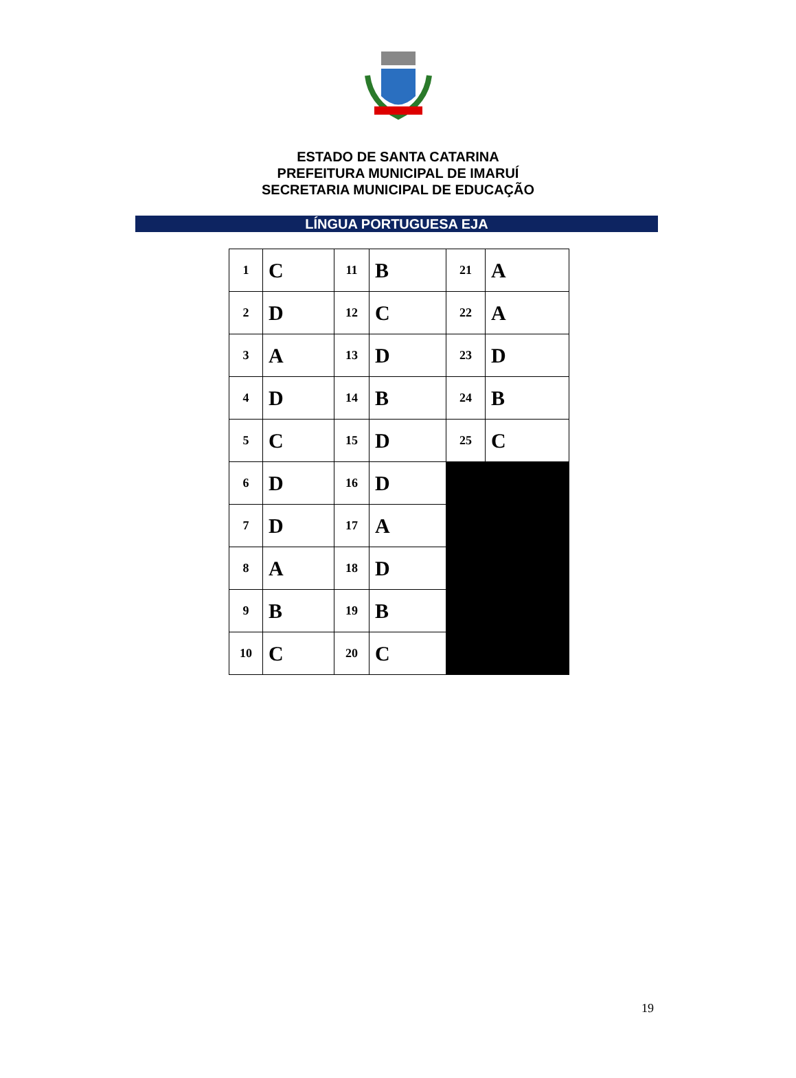ESTADO DE SANTA CATARINA
PREFEITURA MUNICIPAL DE IMARUÍ
SECRETARIA MUNICIPAL DE EDUCAÇÃO
LÍNGUA PORTUGUESA EJA
| 1 | C | 11 | B | 21 | A |
| 2 | D | 12 | C | 22 | A |
| 3 | A | 13 | D | 23 | D |
| 4 | D | 14 | B | 24 | B |
| 5 | C | 15 | D | 25 | C |
| 6 | D | 16 | D | | |
| 7 | D | 17 | A | | |
| 8 | A | 18 | D | | |
| 9 | B | 19 | B | | |
| 10 | C | 20 | C | | |
19